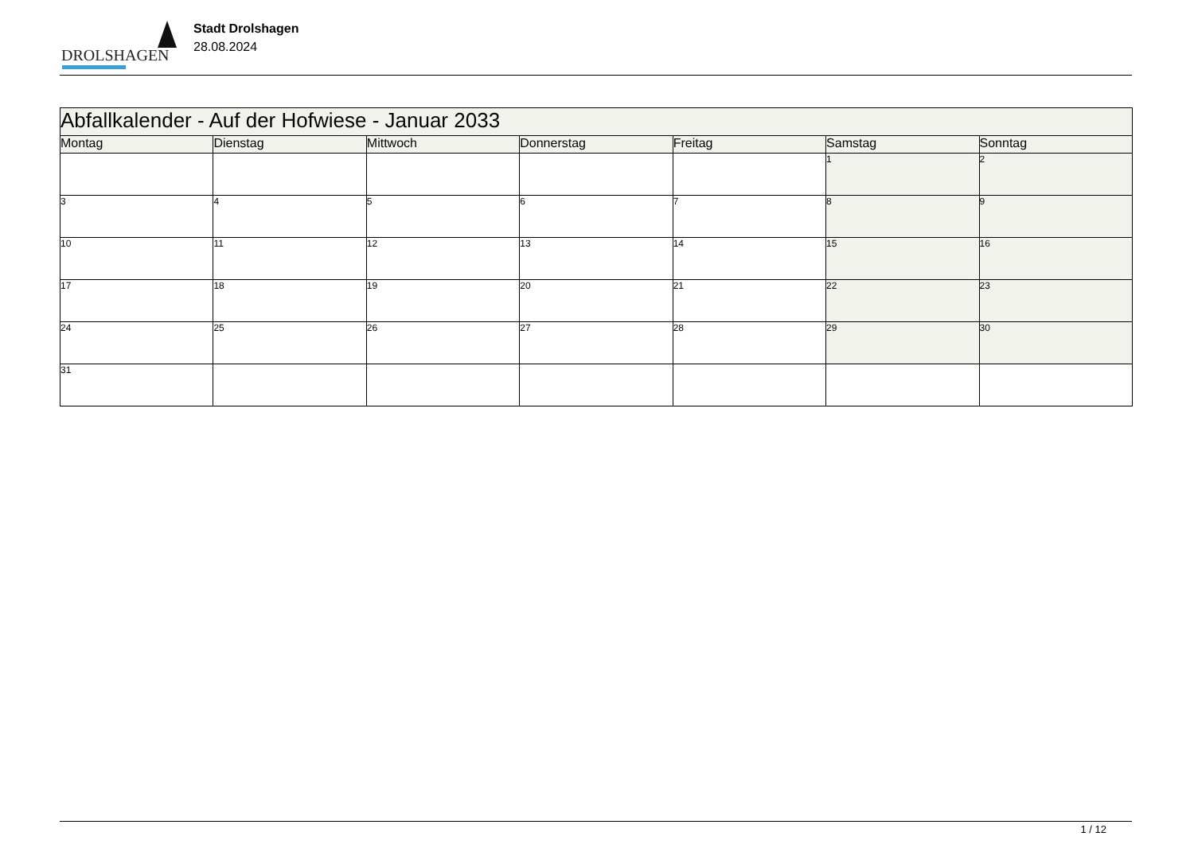DROLSHAGEN
Stadt Drolshagen
28.08.2024
| Abfallkalender - Auf der Hofwiese - Januar 2033 | | | | | | |
| --- | --- | --- | --- | --- | --- | --- |
| Montag | Dienstag | Mittwoch | Donnerstag | Freitag | Samstag | Sonntag |
| | | | | | 1 | 2 |
| 3 | 4 | 5 | 6 | 7 | 8 | 9 |
| 10 | 11 | 12 | 13 | 14 | 15 | 16 |
| 17 | 18 | 19 | 20 | 21 | 22 | 23 |
| 24 | 25 | 26 | 27 | 28 | 29 | 30 |
| 31 | | | | | | |
1 / 12